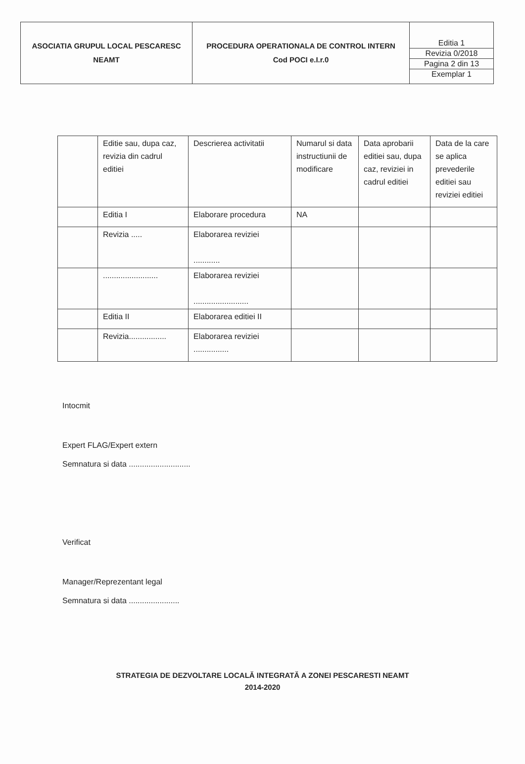| ASOCIATIA GRUPUL LOCAL PESCARESC NEAMT | PROCEDURA OPERATIONALA DE CONTROL INTERN Cod POCI e.I.r.0 | / Editia 1 / / Revizia 0/2018 / / Pagina 2 din 13 / / Exemplar 1 / |
| | Editie sau, dupa caz, revizia din cadrul editiei | Descrierea activitatii | Numarul si data instructiunii de modificare | Data aprobarii editiei sau, dupa caz, reviziei in cadrul editiei | Data de la care se aplica prevederile editiei sau reviziei editiei |
| | Editia I | Elaborare procedura | NA | | |
| | Revizia ..... | Elaborarea reviziei ............ | | | |
| | ......................... | Elaborarea reviziei ......................... | | | |
| | Editia II | Elaborarea editiei II | | | |
| | Revizia................. | Elaborarea reviziei ................ | | | |
Intocmit
Expert FLAG/Expert extern
Semnatura si data ............................
Verificat
Manager/Reprezentant legal
Semnatura si data .......................
STRATEGIA DE DEZVOLTARE LOCALĂ INTEGRATĂ A ZONEI PESCARESTI NEAMT
2014-2020